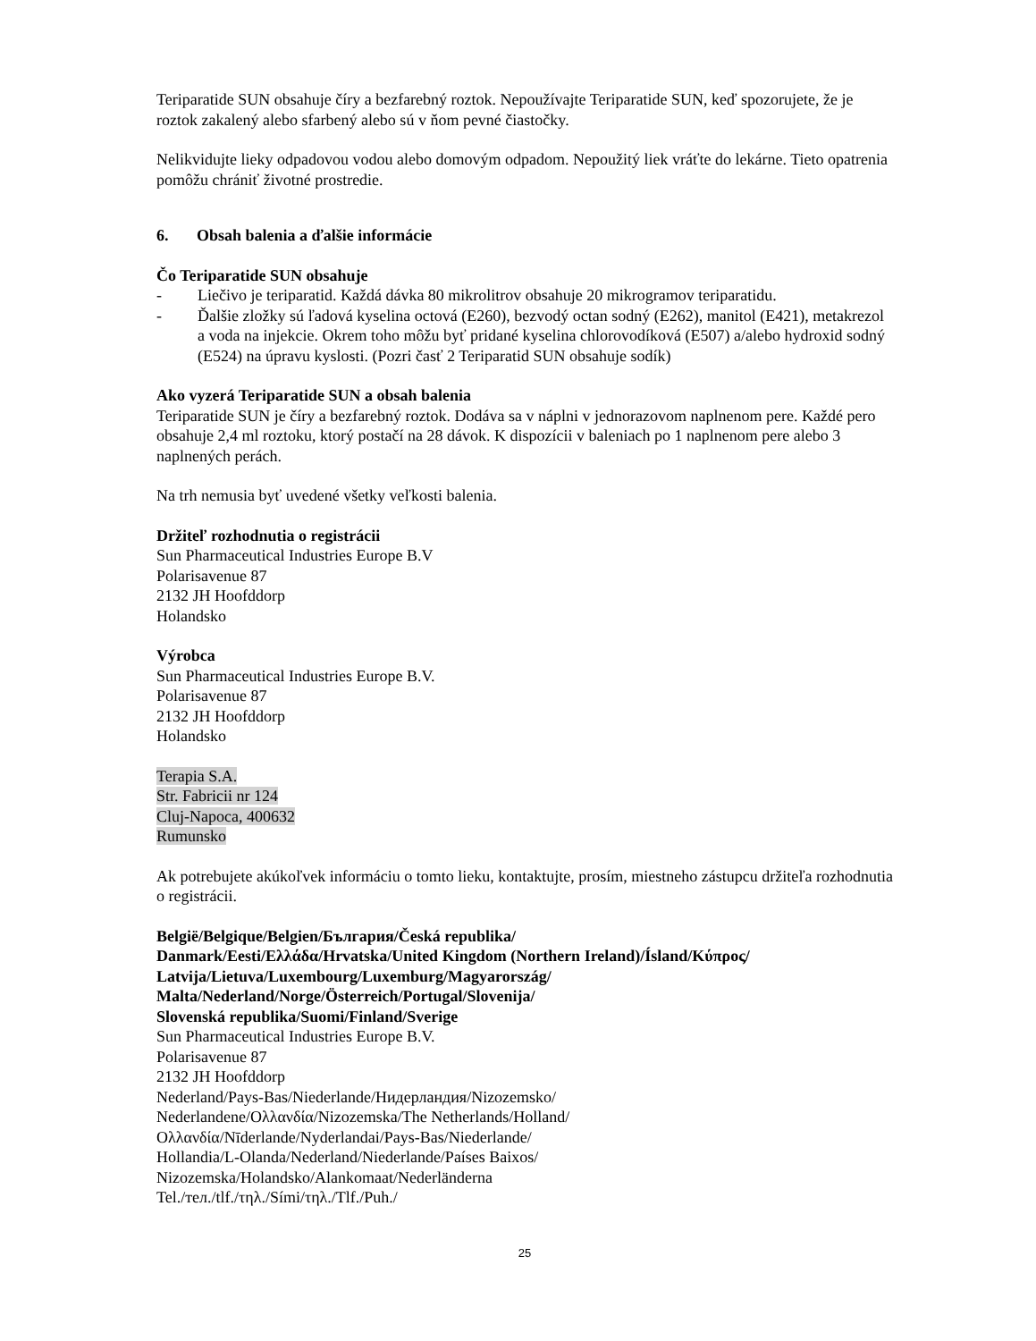Teriparatide SUN obsahuje číry a bezfarebný roztok. Nepoužívajte Teriparatide SUN, keď spozorujete, že je roztok zakalený alebo sfarbený alebo sú v ňom pevné čiastočky.
Nelikvidujte lieky odpadovou vodou alebo domovým odpadom. Nepoužitý liek vráťte do lekárne. Tieto opatrenia pomôžu chrániť životné prostredie.
6. Obsah balenia a ďalšie informácie
Čo Teriparatide SUN obsahuje
- Liečivo je teriparatid. Každá dávka 80 mikrolitrov obsahuje 20 mikrogramov teriparatidu.
- Ďalšie zložky sú ľadová kyselina octová (E260), bezvodý octan sodný (E262), manitol (E421), metakrezol a voda na injekcie. Okrem toho môžu byť pridané kyselina chlorovodíková (E507) a/alebo hydroxid sodný (E524) na úpravu kyslosti. (Pozri časť 2 Teriparatid SUN obsahuje sodík)
Ako vyzerá Teriparatide SUN a obsah balenia
Teriparatide SUN je číry a bezfarebný roztok. Dodáva sa v náplni v jednorazovom naplnenom pere. Každé pero obsahuje 2,4 ml roztoku, ktorý postačí na 28 dávok. K dispozícii v baleniach po 1 naplnenom pere alebo 3 naplnených perách.
Na trh nemusia byť uvedené všetky veľkosti balenia.
Držiteľ rozhodnutia o registrácii
Sun Pharmaceutical Industries Europe B.V
Polarisavenue 87
2132 JH Hoofddorp
Holandsko
Výrobca
Sun Pharmaceutical Industries Europe B.V.
Polarisavenue 87
2132 JH Hoofddorp
Holandsko
Terapia S.A.
Str. Fabricii nr 124
Cluj-Napoca, 400632
Rumunsko
Ak potrebujete akúkoľvek informáciu o tomto lieku, kontaktujte, prosím, miestneho zástupcu držiteľa rozhodnutia o registrácii.
België/Belgique/Belgien/България/Česká republika/
Danmark/Eesti/Ελλάδα/Hrvatska/United Kingdom (Northern Ireland)/Ísland/Κύπρος/
Latvija/Lietuva/Luxembourg/Luxemburg/Magyarország/
Malta/Nederland/Norge/Österreich/Portugal/Slovenija/
Slovenská republika/Suomi/Finland/Sverige
Sun Pharmaceutical Industries Europe B.V.
Polarisavenue 87
2132 JH Hoofddorp
Nederland/Pays-Bas/Niederlande/Нидерландия/Nizozemsko/
Nederlandene/Ολλανδία/Nizozemska/The Netherlands/Holland/
Ολλανδία/Nīderlande/Nyderlandai/Pays-Bas/Niederlande/
Hollandia/L-Olanda/Nederland/Niederlande/Países Baixos/
Nizozemska/Holandsko/Alankomaat/Nederländerna
Tel./тел./tlf./τηλ./Sími/τηλ./Tlf./Puh./
25